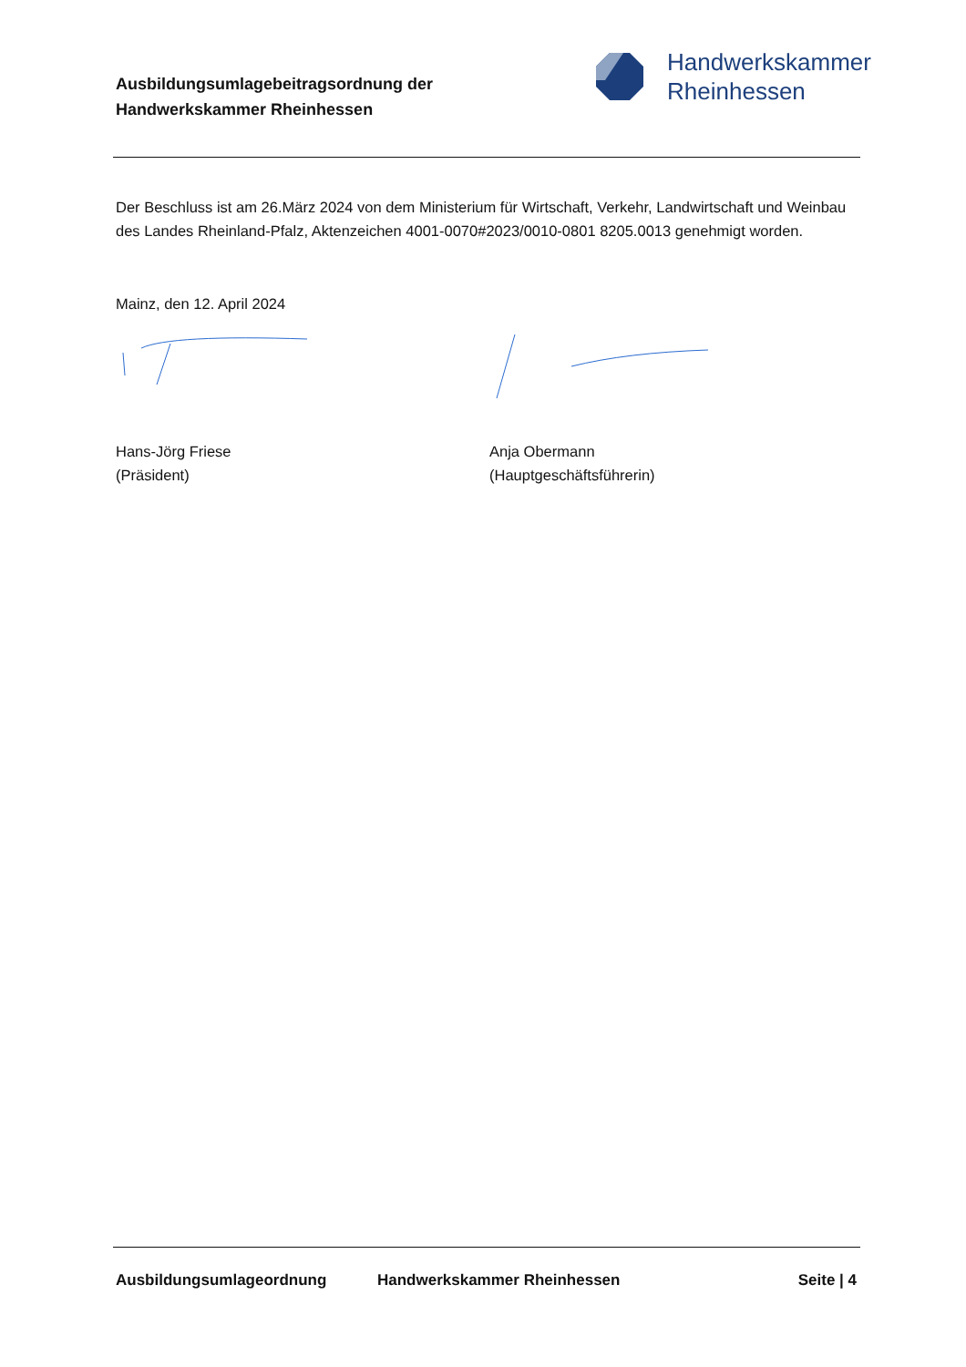Ausbildungsumlagebeitragsordnung der
Handwerkskammer Rheinhessen
Handwerkskammer
Rheinhessen
Der Beschluss ist am 26.März 2024 von dem Ministerium für Wirtschaft, Verkehr, Landwirtschaft und Weinbau des Landes Rheinland-Pfalz, Aktenzeichen 4001-0070#2023/0010-0801 8205.0013 genehmigt worden.
Mainz, den 12. April 2024
Hans-Jörg Friese
(Präsident)
Anja Obermann
(Hauptgeschäftsführerin)
Ausbildungsumlageordnung Handwerkskammer Rheinhessen Seite | 4